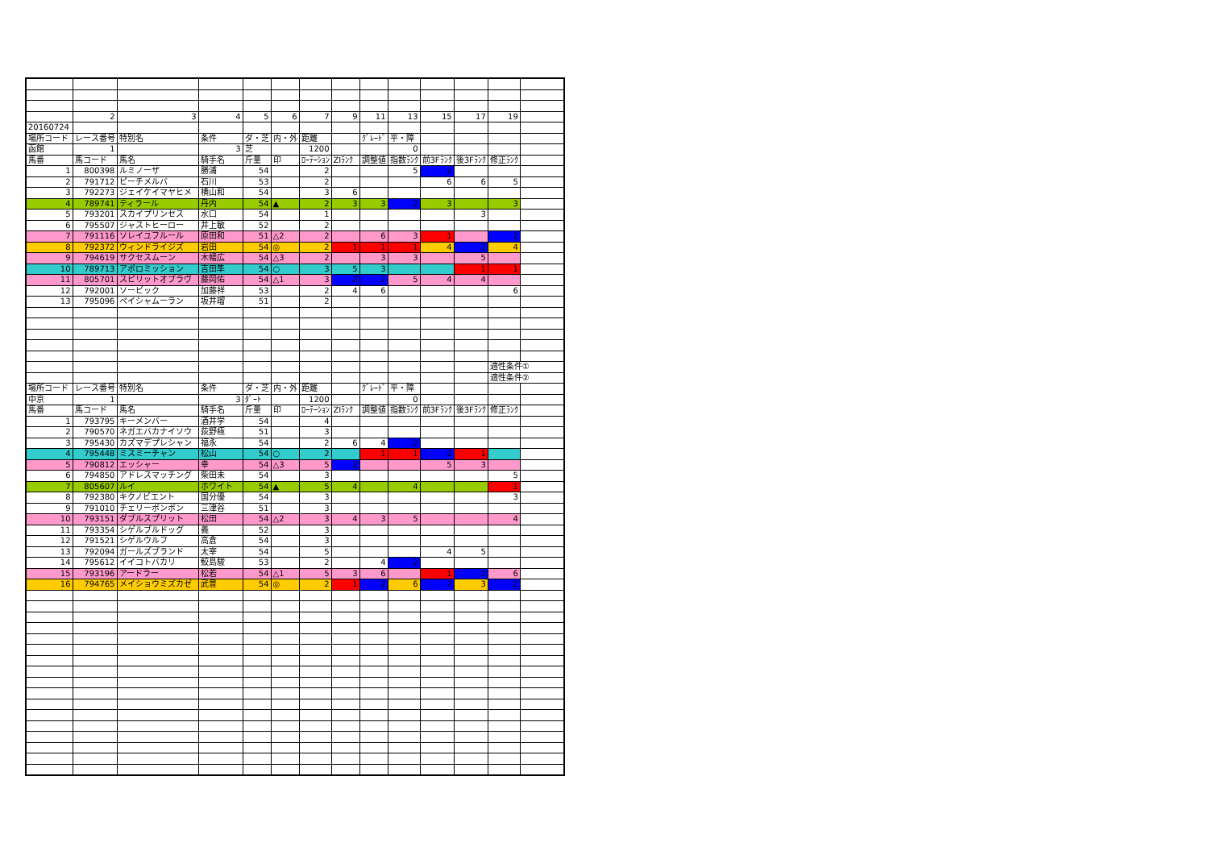| | 2 | 3 | 4 | 5 | 6 | 7 | 9 | 11 | 13 | 15 | 17 | 19 | |
| 20160724 | | | | | | | | | | | | | |
| 場所コード | レース番号 | 特別名 | 条件 | ダ・芝 | 内・外 | 距離 | | ｸﾞﾚｰﾄﾞ | 平・障 | | | | |
| 函館 | 1 | | 3 | 芝 | | 1200 | | | 0 | | | | |
| 馬番 | 馬コード | 馬名 | 騎手名 | 斤量 | 印 | ﾛｰﾃｰｼｮﾝ | ZIﾗﾝｸ | 調整値 | 指数ﾗﾝｸ | 前3Fﾗﾝｸ | 後3Fﾗﾝｸ | 修正ﾗﾝｸ | |
| 1 | 800398 | ルミノーザ | 勝浦 | 54 | | 2 | | | 5 | 2 | | | |
| 2 | 791712 | ピーチメルバ | 石川 | 53 | | 2 | | | | 6 | 6 | 5 | |
| 3 | 792273 | ジェイケイマヤヒメ | 横山和 | 54 | | 3 | 6 | | | | | | |
| 4 | 789741 | ティラール | 丹内 | 54 | ▲ | 2 | 3 | 3 | 2 | 3 | | 3 | |
| 5 | 793201 | スカイプリンセス | 水口 | 54 | | 1 | | | | | 3 | | |
| 6 | 795507 | ジャストヒーロー | 井上敏 | 52 | | 2 | | | | | | | |
| 7 | 791116 | ソレイユフルール | 原田和 | 51 | △2 | 2 | | 6 | 3 | 1 | | 2 | |
| 8 | 792372 | ウィンドライジズ | 岩田 | 54 | ◎ | 2 | 1 | 1 | 1 | 4 | 2 | 4 | |
| 9 | 794619 | サクセスムーン | 木幡広 | 54 | △3 | 2 | | 3 | 3 | | 5 | | |
| 10 | 789713 | アポロミッション | 吉田隼 | 54 | ○ | 3 | 5 | 3 | | | 1 | 1 | |
| 11 | 805701 | スピリットオブラヴ | 藤岡佑 | 54 | △1 | 3 | 2 | 2 | 5 | 4 | 4 | | |
| 12 | 792001 | ソービック | 加藤祥 | 53 | | 2 | 4 | 6 | | | | 6 | |
| 13 | 795096 | ペイシャムーラン | 坂井瑠 | 51 | | 2 | | | | | | | |
| | | | | | | | | | | | | 適性条件① | |
| | | | | | | | | | | | | 適性条件② | |
| 場所コード | レース番号 | 特別名 | 条件 | ダ・芝 | 内・外 | 距離 | | ｸﾞﾚｰﾄﾞ | 平・障 | | | | |
| 中京 | 1 | | 3 | ﾀﾞｰﾄ | | 1200 | | | 0 | | | | |
| 馬番 | 馬コード | 馬名 | 騎手名 | 斤量 | 印 | ﾛｰﾃｰｼｮﾝ | ZIﾗﾝｸ | 調整値 | 指数ﾗﾝｸ | 前3Fﾗﾝｸ | 後3Fﾗﾝｸ | 修正ﾗﾝｸ | |
| 1 | 793795 | キーメンバー | 酒井学 | 54 | | 4 | | | | | | | |
| 2 | 790570 | ネガエバカナイソウ | 荻野極 | 51 | | 3 | | | | | | | |
| 3 | 795430 | カズマデプレシャン | 福永 | 54 | | 2 | 6 | 4 | 2 | | | | |
| 4 | 795448 | ミスミーチャン | 松山 | 54 | ○ | 2 | | 1 | 1 | 2 | 1 | | |
| 5 | 790812 | エッシャー | 幸 | 54 | △3 | 5 | 2 | | | 5 | 3 | | |
| 6 | 794850 | アドレスマッチング | 柴田未 | 54 | | 3 | | | | | | 5 | |
| 7 | 805607 | ルイ | ホワイト | 54 | ▲ | 5 | 4 | | 4 | | | 1 | |
| 8 | 792380 | キクノビエント | 国分優 | 54 | | 3 | | | | | | 3 | |
| 9 | 791010 | チェリーボンボン | 三津谷 | 51 | | 3 | | | | | | | |
| 10 | 793151 | ダブルスプリット | 松田 | 54 | △2 | 3 | 4 | 3 | 5 | | | 4 | |
| 11 | 793354 | シゲルブルドッグ | 義 | 52 | | 3 | | | | | | | |
| 12 | 791521 | シゲルウルフ | 高倉 | 54 | | 3 | | | | | | | |
| 13 | 792094 | ガールズブランド | 太宰 | 54 | | 5 | | | | 4 | 5 | | |
| 14 | 795612 | イイコトバカリ | 鮫島駿 | 53 | | 2 | | 4 | 2 | | | | |
| 15 | 793196 | アードラー | 松若 | 54 | △1 | 5 | 3 | 6 | | 1 | 2 | 6 | |
| 16 | 794765 | メイショウミズカゼ | 武豊 | 54 | ◎ | 2 | 1 | 2 | 6 | 2 | 3 | 2 | |